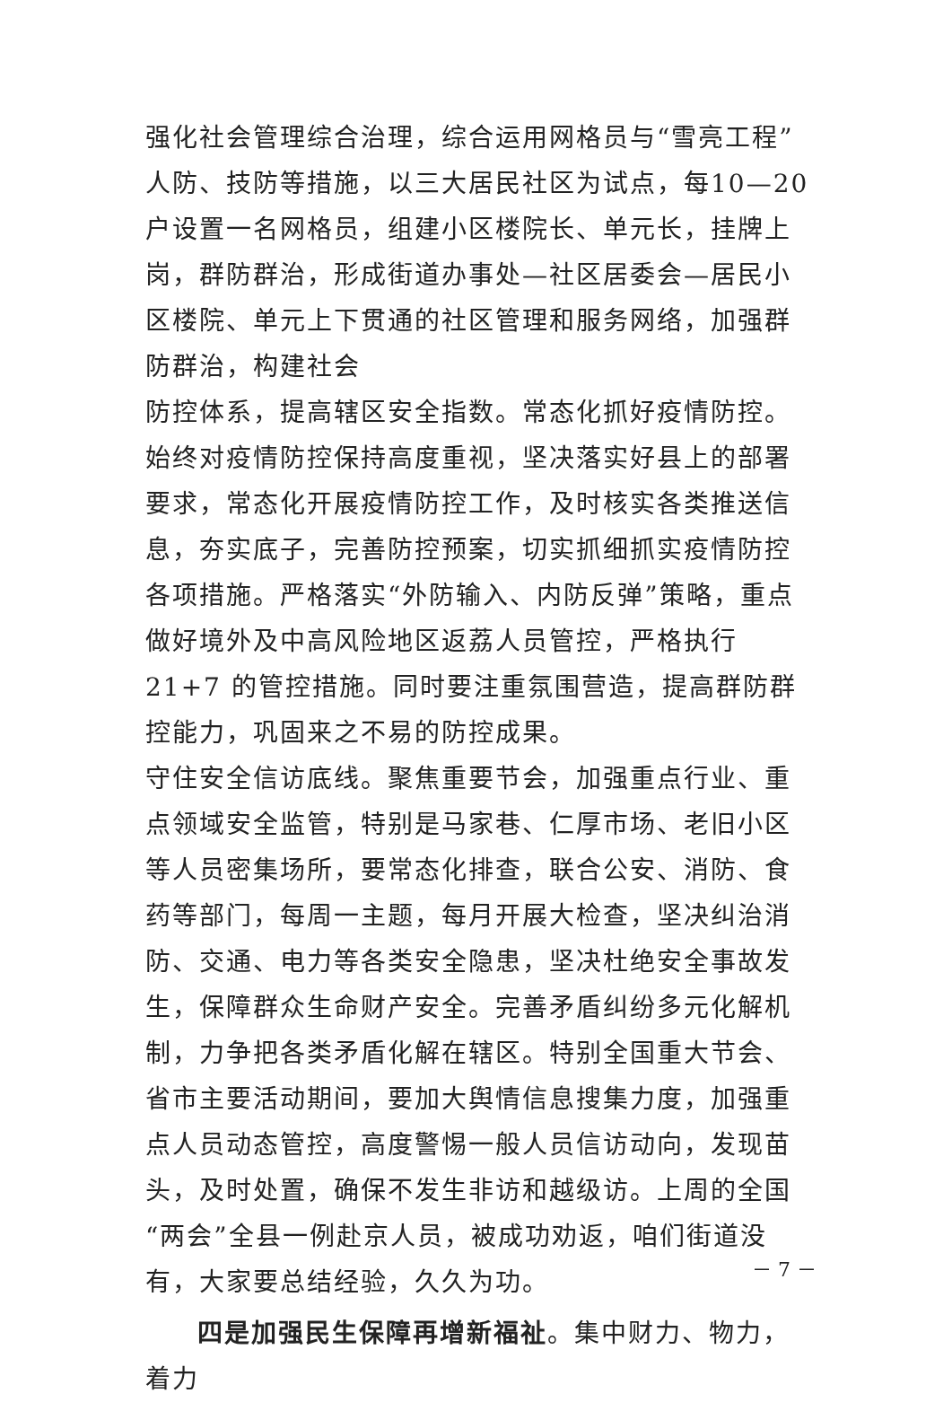强化社会管理综合治理，综合运用网格员与“雪亮工程”人防、技防等措施，以三大居民社区为试点，每10—20户设置一名网格员，组建小区楼院长、单元长，挂牌上岗，群防群治，形成街道办事处—社区居委会—居民小区楼院、单元上下贯通的社区管理和服务网络，加强群防群治，构建社会
防控体系，提高辖区安全指数。常态化抓好疫情防控。始终对疫情防控保持高度重视，坚决落实好县上的部署要求，常态化开展疫情防控工作，及时核实各类推送信息，夯实底子，完善防控预案，切实抓细抓实疫情防控各项措施。严格落实“外防输入、内防反弹”策略，重点做好境外及中高风险地区返荔人员管控，严格执行 21+7 的管控措施。同时要注重氛围营造，提高群防群控能力，巩固来之不易的防控成果。
守住安全信访底线。聚焦重要节会，加强重点行业、重点领域安全监管，特别是马家巷、仁厚市场、老旧小区等人员密集场所，要常态化排查，联合公安、消防、食药等部门，每周一主题，每月开展大检查，坚决纠治消防、交通、电力等各类安全隐患，坚决杜绝安全事故发生，保障群众生命财产安全。完善矛盾纠纷多元化解机制，力争把各类矛盾化解在辖区。特别全国重大节会、省市主要活动期间，要加大舆情信息搜集力度，加强重点人员动态管控，高度警惕一般人员信访动向，发现苗头，及时处置，确保不发生非访和越级访。上周的全国“两会”全县一例赴京人员，被成功劝返，咱们街道没有，大家要总结经验，久久为功。
四是加强民生保障再增新福祉。集中财力、物力，着力
－ 7 －